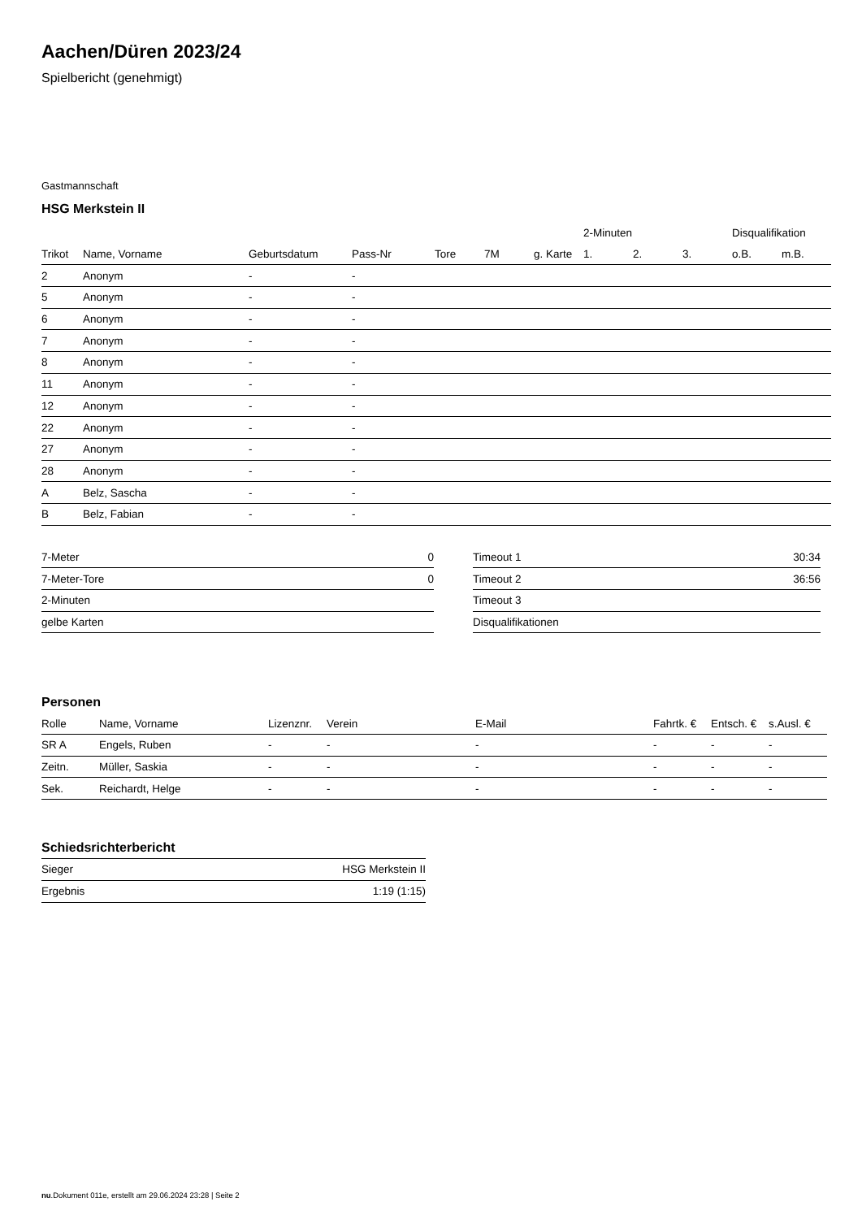Aachen/Düren 2023/24
Spielbericht (genehmigt)
Gastmannschaft
HSG Merkstein II
| | | | | | | | 2-Minuten | | | Disqualifikation | |
| --- | --- | --- | --- | --- | --- | --- | --- | --- | --- | --- | --- |
| Trikot | Name, Vorname | Geburtsdatum | Pass-Nr | Tore | 7M | g. Karte | 1. | 2. | 3. | o.B. | m.B. |
| 2 | Anonym | - | - | | | | | | | | |
| 5 | Anonym | - | - | | | | | | | | |
| 6 | Anonym | - | - | | | | | | | | |
| 7 | Anonym | - | - | | | | | | | | |
| 8 | Anonym | - | - | | | | | | | | |
| 11 | Anonym | - | - | | | | | | | | |
| 12 | Anonym | - | - | | | | | | | | |
| 22 | Anonym | - | - | | | | | | | | |
| 27 | Anonym | - | - | | | | | | | | |
| 28 | Anonym | - | - | | | | | | | | |
| A | Belz, Sascha | - | - | | | | | | | | |
| B | Belz, Fabian | - | - | | | | | | | | |
| 7-Meter | 0 |
| 7-Meter-Tore | 0 |
| 2-Minuten | |
| gelbe Karten | |
| Timeout 1 | 30:34 |
| Timeout 2 | 36:56 |
| Timeout 3 | |
| Disqualifikationen | |
Personen
| Rolle | Name, Vorname | Lizenznr. | Verein | E-Mail | Fahrtk. € | Entsch. € | s.Ausl. € |
| --- | --- | --- | --- | --- | --- | --- | --- |
| SR A | Engels, Ruben | - | - | - | - | - | - |
| Zeitn. | Müller, Saskia | - | - | - | - | - | - |
| Sek. | Reichardt, Helge | - | - | - | - | - | - |
Schiedsrichterbericht
| Sieger | HSG Merkstein II |
| Ergebnis | 1:19 (1:15) |
nu.Dokument 011e, erstellt am 29.06.2024 23:28 | Seite 2